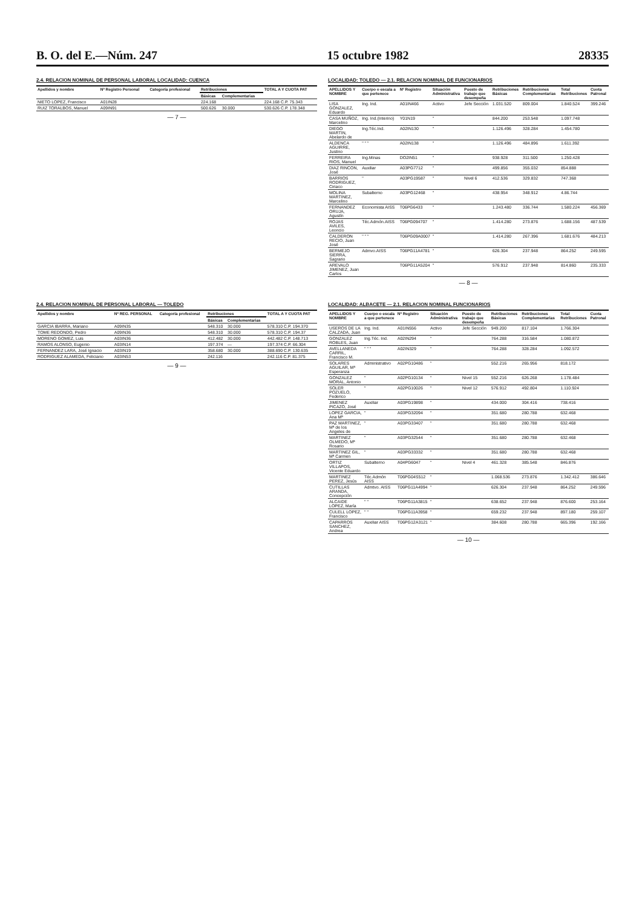B. O. del E.—Núm. 247 15 octubre 1982 28335
2.4. RELACION NOMINAL DE PERSONAL LABORAL LOCALIDAD: CUENCA
| Apellidos y nombre | Nº Registro Personal | Categoría profesional | Retribuciones | | TOTAL A Y CUOTA PAT |
| --- | --- | --- | --- | --- | --- |
| | | | Básicas | Complementarias | |
| NIETO LOPEZ, Francisco | A01IN28 | | 224.168 | | 224.168 C.P. 75.343 |
| RUIZ TORALBOS, Manuel | A09IN91 | | 500.626 | 30.000 | 530.626 C.P. 178.348 |
— 7 —
LOCALIDAD: TOLEDO — 2.1. RELACION NOMINAL DE FUNCIONARIOS
| APELLIDOS Y NOMBRE | Cuerpo o escala a que pertenece | Nº Registro | Situación Administrativa | Puesto de trabajo que desempeña | Retribuciones Básicas | Retribuciones Complementarias | Total Retribuciones | Cuota Patronal |
| --- | --- | --- | --- | --- | --- | --- | --- | --- |
| LISA GONZALEZ, Eduardo | Ing. Ind. | A01IN466 | Activo | Jefe Sección | 1.031.520 | 809.004 | 1.840.524 | 399.246 |
| CASA MUÑOZ, Marcelino | Ing. Ind.(Interino) | Y01N19 | " | | 844.200 | 253.548 | 1.097.748 | |
| DIEGO MARTIN, Abelardo de | Ing.Téc.Ind. | A02IN130 | " | | 1.126.496 | 328.284 | 1.454.780 | |
| ALDENCA AGUIRRE, Justino | " " " | A02IN138 | " | | 1.126.496 | 484.896 | 1.611.392 | |
| FERREIRA RIOS, Manuel | Ing.Minas | DO2IN51 | " | | 938.928 | 311.500 | 1.250.428 | |
| DIAZ RINCON, José | Auxiliar | A03PG7712 | " | | 499.856 | 355.032 | 854.888 | |
| BARRIOS RODRIGUEZ, Ciriaco | " | A03PG19587 | " | Nivel 6 | 412.536 | 329.832 | 747.368 | |
| MOLINA MARTINEZ, Marcelino | Subalterno | A03PG12468 | " | | 438.954 | 348.912 | 4.86.744 | |
| FERNANDEZ ORUJA, Agustín | Economista AISS | T06PG6433 | " | | 1.243.480 | 336.744 | 1.580.224 | 456.369 |
| ROJAS AVILES, Leoncio | Téc.Admón.AISS | T06PG094707 | " | | 1.414.280 | 273.876 | 1.688.156 | 487.539 |
| CALDERON RECIO, Juan José | " " " | T06PG09A0007 | " | | 1.414.280 | 267.396 | 1.681.676 | 484.213 |
| BERMEJO SIERRA, Sagrario | Admvo.AISS | T06PG11A4781 | " | | 626.304 | 237.948 | 864.252 | 249.595 |
| AREVALO JIMENEZ, Juan Carlos | | T06PG11A5204 | " | | 576.912 | 237.948 | 814.860 | 235.333 |
— 8 —
2.4. RELACION NOMINAL DE PERSONAL LABORAL — TOLEDO
| Apellidos y nombre | Nº REG. PERSONAL | Categoría profesional | Retribuciones | | TOTAL A Y CUOTA PAT |
| --- | --- | --- | --- | --- | --- |
| | | | Básicas | Complementarias | |
| GARCIA IBARRA, Mariano | A09IN35 | | 548.310 | 30.000 | 578.310 C.P. 194.370 |
| TOME REDONDO, Pedro | A09IN36 | | 548.310 | 30.000 | 578.310 C.P. 194.37 |
| MORENO GOMEZ, Luis | A03IN36 | | 412.482 | 30.000 | 442.482 C.P. 148.713 |
| RAMOS ALONSO, Eugenio | A03IN14 | | 197.374 | — | 197.374 C.P. 66.304 |
| FERNANDEZ LARA, José Ignacio | A03IN19 | | 358.680 | 30.000 | 388.690 C.P. 130.635 |
| RODRIGUEZ ALAMEDA, Feliciano | A03IN53 | | 242.116 | | 242.116 C.P. 81.375 |
— 9 —
LOCALIDAD: ALBACETE — 2.1. RELACION NOMINAL FUNCIONARIOS
| APELLIDOS Y NOMBRE | Cuerpo o escala a que pertenece | Nº Registro | Situación Administrativa | Puesto de trabajo que desempeña | Retribuciones Básicas | Retribuciones Complementarias | Total Retribuciones | Cuota Patronal |
| --- | --- | --- | --- | --- | --- | --- | --- | --- |
| USEROS DE LA CALZADA, Juan | Ing. Ind. | A01IN556 | Activo | Jefe Sección | 949.200 | 817.104 | 1.766.304 | |
| GONZALEZ ROBLES, Juan | Ing.Téc. Ind. | A02IN294 | " | | 764.288 | 316.584 | 1.080.872 | |
| AVELLANEDA CARRIL, Francisco M. | " " " | A02IN329 | " | | 764.288 | 328.284 | 1.092.572 | |
| SOLARES AGUILAR, Mª Esperanza | Administrativo | A02PG10486 | " | | 552.216 | 265.956 | 818.172 | |
| GONZALEZ MORAL, Antonio | " | A02PG10134 | " | Nivel 15 | 552.216 | 626.268 | 1.178.484 | |
| SOLER POZUELO, Federico | " | A02PG10026 | " | Nivel 12 | 576.912 | 492.804 | 1.110.924 | |
| JIMENEZ PICAZO, José | Auxiliar | A03PG19898 | " | | 434.000 | 304.416 | 738.416 | |
| LOPEZ GARCIA, Ana Mª | " | A03PG32094 | " | | 351.680 | 280.788 | 632.468 | |
| PAZ MARTINEZ, Mª de los Angeles de | " | A03PG33407 | " | | 351.680 | 280.788 | 632.468 | |
| MARTINEZ OLMEDO, Mª Rosario | " | A03PG32544 | " | | 351.680 | 280.788 | 632.468 | |
| MARTINEZ GIL, Mª Carmen | " | A03PG33332 | " | | 351.680 | 280.788 | 632.468 | |
| ORTIZ VILLAPOS, Vicente Eduardo | Subalterno | A04PG6047 | " | Nivel 4 | 461.328 | 385.548 | 846.876 | |
| MARTINEZ PEREZ, Jesús | Téc.Admón AISS | T06PG04S512 | " | | 1.068.536 | 273.876 | 1.342.412 | 386.646 |
| CUTILLAS ARANDA, Concepción | Admtvo. AISS | T06PG11A4994 | " | | 626.304 | 237.948 | 864.252 | 249.596 |
| ALCAIDE LOPEZ, María | " " | T06PG11A3815 | " | | 638.652 | 237.948 | 876.600 | 253.164 |
| CULELL LOPEZ, Francisco | " " | T06PG11A3958 | " | | 659.232 | 237.948 | 897.180 | 259.107 |
| CAPARROS SANCHEZ, Andrea | Auxiliar AISS | T06PG12A3121 | " | | 384.608 | 280.788 | 665.396 | 192.166 |
— 10 —